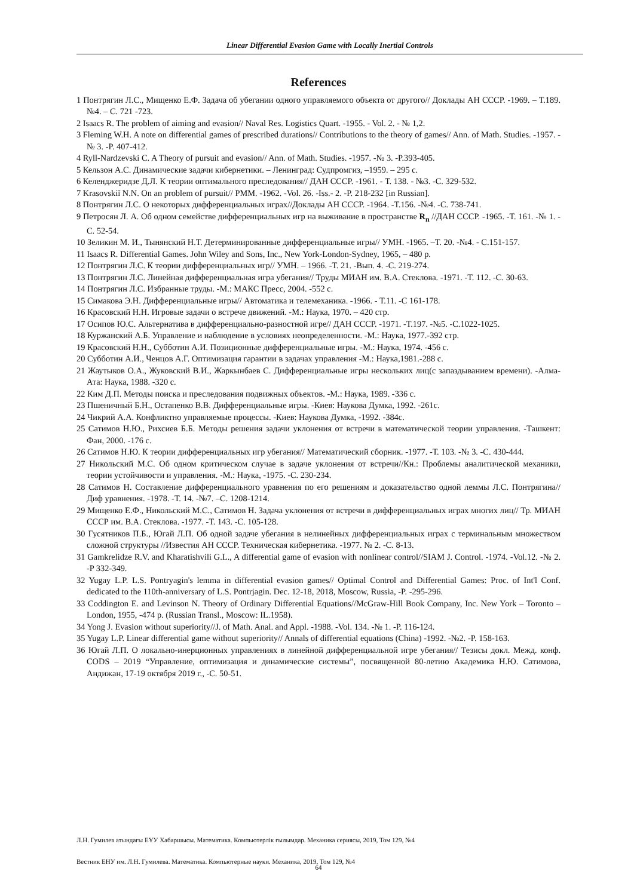Linear Differential Evasion Game with Locally Inertial Controls
References
1 Понтрягин Л.С., Мищенко Е.Ф. Задача об убегании одного управляемого объекта от другого// Доклады АН СССР. -1969. – Т.189. №4. – С. 721 -723.
2 Isaacs R. The problem of aiming and evasion// Naval Res. Logistics Quart. -1955. - Vol. 2. - № 1,2.
3 Fleming W.H. A note on differential games of prescribed durations// Contributions to the theory of games// Ann. of Math. Studies. -1957. -№ 3. -P. 407-412.
4 Ryll-Nardzevski C. A Theory of pursuit and evasion// Ann. of Math. Studies. -1957. -№ 3. -P.393-405.
5 Кельзон А.С. Динамические задачи кибернетики. – Ленинград: Судпромгиз, –1959. – 295 с.
6 Келенджеридзе Д.Л. К теории оптимального преследования// ДАН СССР. -1961. - Т. 138. - №3. -С. 329-532.
7 Krasovskiĭ N.N. On an problem of pursuit// PMM. -1962. -Vol. 26. -Iss.- 2. -P. 218-232 [in Russian].
8 Понтрягин Л.С. О некоторых дифференциальных играх//Доклады АН СССР. -1964. -Т.156. -№4. -С. 738-741.
9 Петросян Л. А. Об одном семействе дифференциальных игр на выживание в пространстве R<sub>n</sub> //ДАН СССР. -1965. -Т. 161. -№ 1. - С. 52-54.
10 Зеликин М. И., Тынянский Н.Т. Детерминированные дифференциальные игры// УМН. -1965. –Т. 20. -№4. - С.151-157.
11 Isaacs R. Differential Games. John Wiley and Sons, Inc., New York-London-Sydney, 1965, – 480 p.
12 Понтрягин Л.С. К теории дифференциальных игр// УМН. – 1966. -Т. 21. -Вып. 4. -С. 219-274.
13 Понтрягин Л.С. Линейная дифференциальная игра убегания// Труды МИАН им. В.А. Стеклова. -1971. -Т. 112. -С. 30-63.
14 Понтрягин Л.С. Избранные труды. -М.: МАКС Пресс, 2004. -552 с.
15 Симакова Э.Н. Дифференциальные игры// Автоматика и телемеханика. -1966. - Т.11. -С 161-178.
16 Красовский Н.Н. Игровые задачи о встрече движений. -М.: Наука, 1970. – 420 стр.
17 Осипов Ю.С. Альтернатива в дифференциально-разностной игре// ДАН СССР. -1971. -Т.197. -№5. -С.1022-1025.
18 Куржанский А.Б. Управление и наблюдение в условиях неопределенности. -М.: Наука, 1977.-392 стр.
19 Красовский Н.Н., Субботин А.И. Позиционные дифференциальные игры. -М.: Наука, 1974. -456 с.
20 Субботин А.И., Ченцов А.Г. Оптимизация гарантии в задачах управления -М.: Наука,1981.-288 с.
21 Жаутыков О.А., Жуковский В.И., Жаркынбаев С. Дифференциальные игры нескольких лиц(с запаздыванием времени). -Алма-Ата: Наука, 1988. -320 с.
22 Ким Д.П. Методы поиска и преследования подвижных объектов. -М.: Наука, 1989. -336 с.
23 Пшеничный Б.Н., Остапенко В.В. Дифференциальные игры. -Киев: Наукова Думка, 1992. -261с.
24 Чикрий А.А. Конфликтно управляемые процессы. -Киев: Наукова Думка, -1992. -384с.
25 Сатимов Н.Ю., Рихсиев Б.Б. Методы решения задачи уклонения от встречи в математической теории управления. -Ташкент: Фан, 2000. -176 с.
26 Сатимов Н.Ю. К теории дифференциальных игр убегания// Математический сборник. -1977. -Т. 103. -№ 3. -С. 430-444.
27 Никольский М.С. Об одном критическом случае в задаче уклонения от встречи//Кн.: Проблемы аналитической механики, теории устойчивости и управления. -М.: Наука, -1975. -С. 230-234.
28 Сатимов Н. Составление дифференциального уравнения по его решениям и доказательство одной леммы Л.С. Понтрягина// Диф уравнения. -1978. -Т. 14. -№7. –С. 1208-1214.
29 Мищенко Е.Ф., Никольский М.С., Сатимов Н. Задача уклонения от встречи в дифференциальных играх многих лиц// Тр. МИАН СССР им. В.А. Стеклова. -1977. -Т. 143. -С. 105-128.
30 Гусятников П.Б., Югай Л.П. Об одной задаче убегания в нелинейных дифференциальных играх с терминальным множеством сложной структуры //Известия АН СССР. Техническая кибернетика. -1977. № 2. -С. 8-13.
31 Gamkrelidze R.V. and Kharatishvili G.L., A differential game of evasion with nonlinear control//SIAM J. Control. -1974. -Vol.12. -№ 2. -P 332-349.
32 Yugay L.P. L.S. Pontryagin's lemma in differential evasion games// Optimal Control and Differential Games: Proc. of Int'l Conf. dedicated to the 110th-anniversary of L.S. Pontrjagin. Dec. 12-18, 2018, Moscow, Russia, -P. -295-296.
33 Coddington E. and Levinson N. Theory of Ordinary Differential Equations//McGraw-Hill Book Company, Inc. New York – Toronto – London, 1955, -474 p. (Russian Transl., Moscow: IL.1958).
34 Yong J. Evasion without superiority//J. of Math. Anal. and Appl. -1988. -Vol. 134. -№ 1. -P. 116-124.
35 Yugay L.P. Linear differential game without superiority// Annals of differential equations (China) -1992. -№2. -P. 158-163.
36 Югай Л.П. О локально-инерционных управлениях в линейной дифференциальной игре убегания// Тезисы докл. Межд. конф. CODS – 2019 “Управление, оптимизация и динамические системы”, посвященной 80-летию Академика Н.Ю. Сатимова, Андижан, 17-19 октября 2019 г., -С. 50-51.
Л.Н. Гумилев атындағы ЕҰУ Хабаршысы. Математика. Компьютерлік ғылымдар. Механика сериясы, 2019, Том 129, №4
Вестник ЕНУ им. Л.Н. Гумилева. Математика. Компьютерные науки. Механика, 2019, Том 129, №4
64